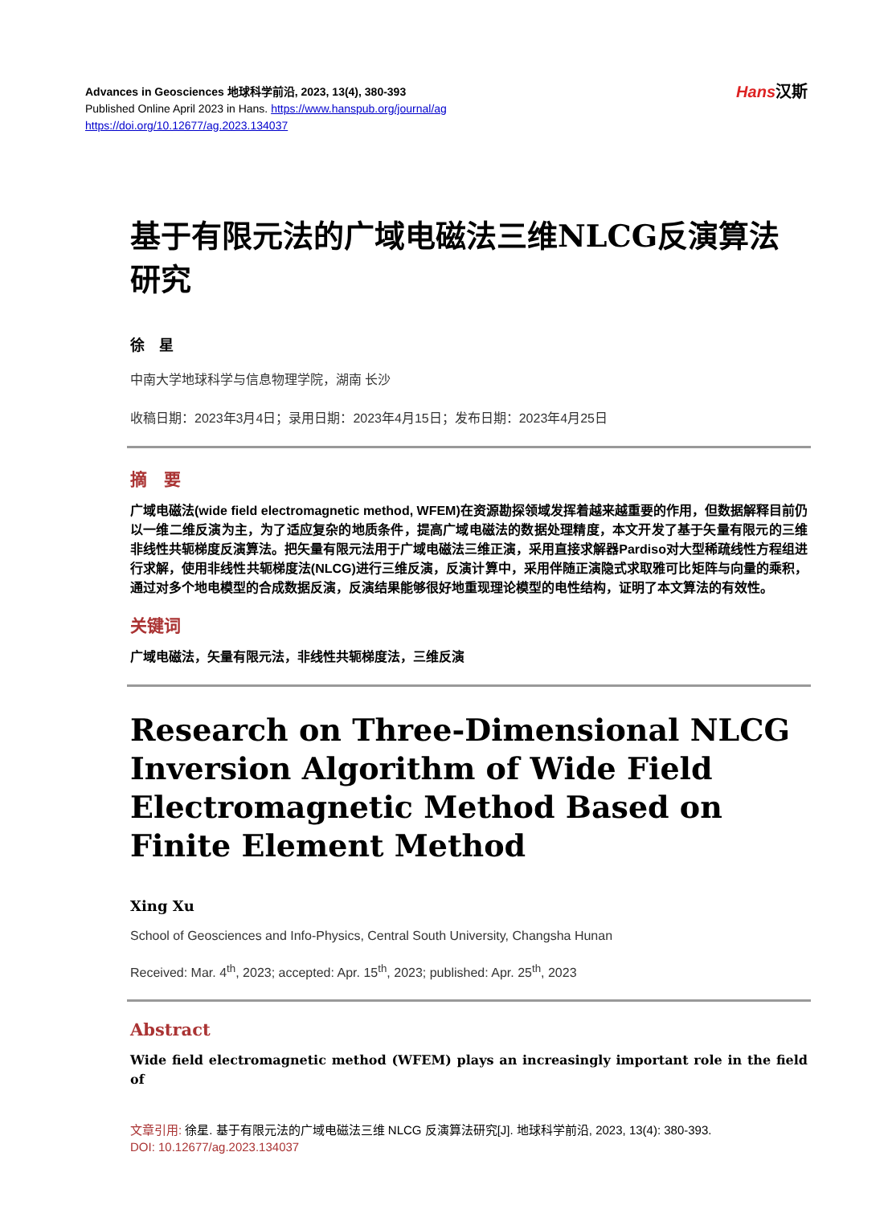Advances in Geosciences 地球科学前沿, 2023, 13(4), 380-393
Published Online April 2023 in Hans. https://www.hanspub.org/journal/ag
https://doi.org/10.12677/ag.2023.134037
Hans汉斯
基于有限元法的广域电磁法三维NLCG反演算法研究
徐　星
中南大学地球科学与信息物理学院，湖南 长沙
收稿日期：2023年3月4日；录用日期：2023年4月15日；发布日期：2023年4月25日
摘　要
广域电磁法(wide field electromagnetic method, WFEM)在资源勘探领域发挥着越来越重要的作用，但数据解释目前仍以一维二维反演为主，为了适应复杂的地质条件，提高广域电磁法的数据处理精度，本文开发了基于矢量有限元的三维非线性共轭梯度反演算法。把矢量有限元法用于广域电磁法三维正演，采用直接求解器Pardiso对大型稀疏线性方程组进行求解，使用非线性共轭梯度法(NLCG)进行三维反演，反演计算中，采用伴随正演隐式求取雅可比矩阵与向量的乘积，通过对多个地电模型的合成数据反演，反演结果能够很好地重现理论模型的电性结构，证明了本文算法的有效性。
关键词
广域电磁法，矢量有限元法，非线性共轭梯度法，三维反演
Research on Three-Dimensional NLCG Inversion Algorithm of Wide Field Electromagnetic Method Based on Finite Element Method
Xing Xu
School of Geosciences and Info-Physics, Central South University, Changsha Hunan
Received: Mar. 4<sup>th</sup>, 2023; accepted: Apr. 15<sup>th</sup>, 2023; published: Apr. 25<sup>th</sup>, 2023
Abstract
Wide field electromagnetic method (WFEM) plays an increasingly important role in the field of
文章引用: 徐星. 基于有限元法的广域电磁法三维 NLCG 反演算法研究[J]. 地球科学前沿, 2023, 13(4): 380-393.
DOI: 10.12677/ag.2023.134037